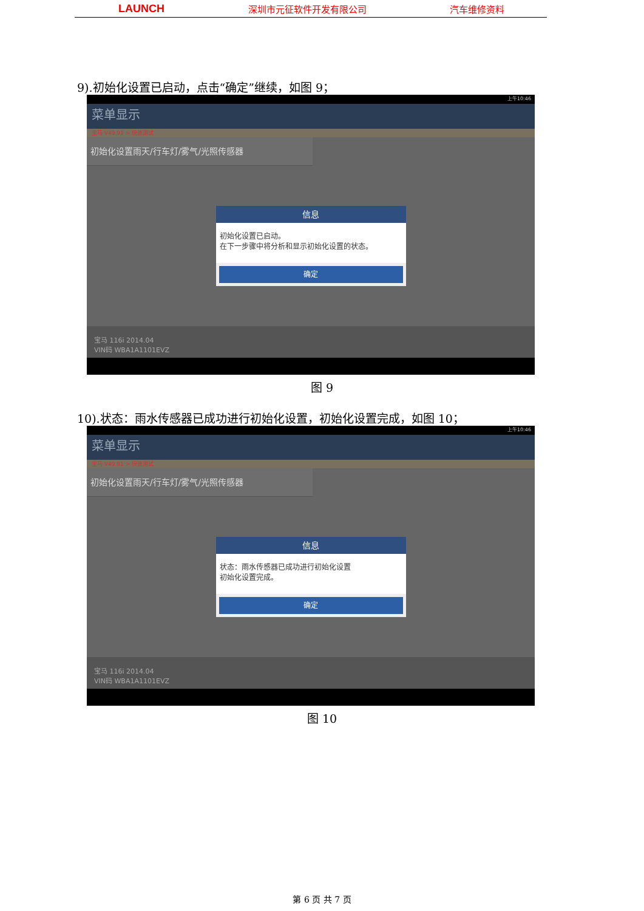LAUNCH 深圳市元征软件开发有限公司 汽车维修资料
9).初始化设置已启动，点击“确定”继续，如图 9；
上午10:46
菜单显示
宝马 V49.91 > 快速测试
初始化设置雨天/行车灯/雾气/光照传感器
信息
初始化设置已启动。
在下一步骤中将分析和显示初始化设置的状态。
确定
宝马 116i 2014.04
VIN码 WBA1A1101EVZ
图 9
10).状态：雨水传感器已成功进行初始化设置，初始化设置完成，如图 10；
上午10:46
菜单显示
宝马 V49.91 > 快速测试
初始化设置雨天/行车灯/雾气/光照传感器
信息
状态：雨水传感器已成功进行初始化设置
初始化设置完成。
确定
宝马 116i 2014.04
VIN码 WBA1A1101EVZ
图 10
第 6 页 共 7 页